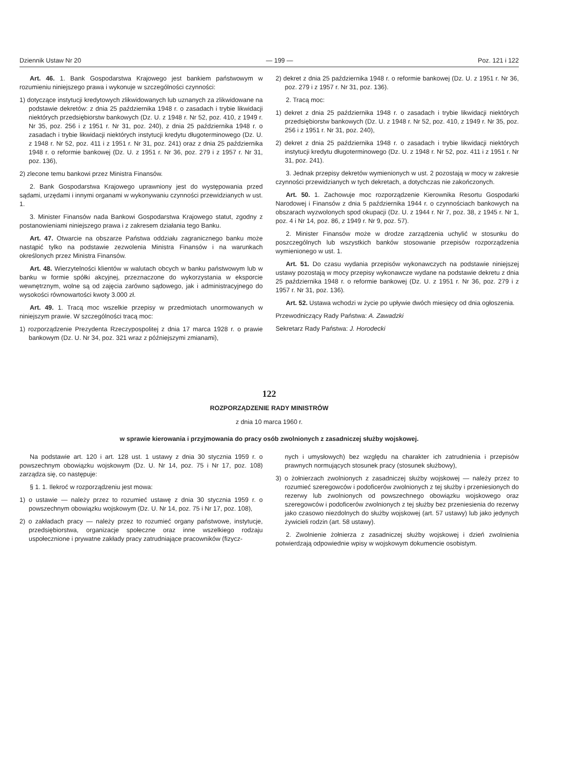Dziennik Ustaw Nr 20 — 199 — Poz. 121 i 122
Art. 46. 1. Bank Gospodarstwa Krajowego jest bankiem państwowym w rozumieniu niniejszego prawa i wykonuje w szczególności czynności:
1) dotyczące instytucji kredytowych zlikwidowanych lub uznanych za zlikwidowane na podstawie dekretów: z dnia 25 października 1948 r. o zasadach i trybie likwidacji niektórych przedsiębiorstw bankowych (Dz. U. z 1948 r. Nr 52, poz. 410, z 1949 r. Nr 35, poz. 256 i z 1951 r. Nr 31, poz. 240), z dnia 25 października 1948 r. o zasadach i trybie likwidacji niektórych instytucji kredytu długoterminowego (Dz. U. z 1948 r. Nr 52, poz. 411 i z 1951 r. Nr 31, poz. 241) oraz z dnia 25 października 1948 r. o reformie bankowej (Dz. U. z 1951 r. Nr 36, poz. 279 i z 1957 r. Nr 31, poz. 136),
2) zlecone temu bankowi przez Ministra Finansów.
2. Bank Gospodarstwa Krajowego uprawniony jest do występowania przed sądami, urzędami i innymi organami w wykonywaniu czynności przewidzianych w ust. 1.
3. Minister Finansów nada Bankowi Gospodarstwa Krajowego statut, zgodny z postanowieniami niniejszego prawa i z zakresem działania tego Banku.
Art. 47. Otwarcie na obszarze Państwa oddziału zagranicznego banku może nastąpić tylko na podstawie zezwolenia Ministra Finansów i na warunkach określonych przez Ministra Finansów.
Art. 48. Wierzytelności klientów w walutach obcych w banku państwowym lub w banku w formie spółki akcyjnej, przeznaczone do wykorzystania w eksporcie wewnętrznym, wolne są od zajęcia zarówno sądowego, jak i administracyjnego do wysokości równowartości kwoty 3.000 zł.
Art. 49. 1. Tracą moc wszelkie przepisy w przedmiotach unormowanych w niniejszym prawie. W szczególności tracą moc:
1) rozporządzenie Prezydenta Rzeczypospolitej z dnia 17 marca 1928 r. o prawie bankowym (Dz. U. Nr 34, poz. 321 wraz z późniejszymi zmianami),
2) dekret z dnia 25 października 1948 r. o reformie bankowej (Dz. U. z 1951 r. Nr 36, poz. 279 i z 1957 r. Nr 31, poz. 136).
2. Tracą moc:
1) dekret z dnia 25 października 1948 r. o zasadach i trybie likwidacji niektórych przedsiębiorstw bankowych (Dz. U. z 1948 r. Nr 52, poz. 410, z 1949 r. Nr 35, poz. 256 i z 1951 r. Nr 31, poz. 240),
2) dekret z dnia 25 października 1948 r. o zasadach i trybie likwidacji niektórych instytucji kredytu długoterminowego (Dz. U. z 1948 r. Nr 52, poz. 411 i z 1951 r. Nr 31, poz. 241).
3. Jednak przepisy dekretów wymienionych w ust. 2 pozostają w mocy w zakresie czynności przewidzianych w tych dekretach, a dotychczas nie zakończonych.
Art. 50. 1. Zachowuje moc rozporządzenie Kierownika Resortu Gospodarki Narodowej i Finansów z dnia 5 października 1944 r. o czynnościach bankowych na obszarach wyzwolonych spod okupacji (Dz. U. z 1944 r. Nr 7, poz. 38, z 1945 r. Nr 1, poz. 4 i Nr 14, poz. 86, z 1949 r. Nr 9, poz. 57).
2. Minister Finansów może w drodze zarządzenia uchylić w stosunku do poszczególnych lub wszystkich banków stosowanie przepisów rozporządzenia wymienionego w ust. 1.
Art. 51. Do czasu wydania przepisów wykonawczych na podstawie niniejszej ustawy pozostają w mocy przepisy wykonawcze wydane na podstawie dekretu z dnia 25 października 1948 r. o reformie bankowej (Dz. U. z 1951 r. Nr 36, poz. 279 i z 1957 r. Nr 31, poz. 136).
Art. 52. Ustawa wchodzi w życie po upływie dwóch miesięcy od dnia ogłoszenia.
Przewodniczący Rady Państwa: A. Zawadzki
Sekretarz Rady Państwa: J. Horodecki
122
ROZPORZĄDZENIE RADY MINISTRÓW
z dnia 10 marca 1960 r.
w sprawie kierowania i przyjmowania do pracy osób zwolnionych z zasadniczej służby wojskowej.
Na podstawie art. 120 i art. 128 ust. 1 ustawy z dnia 30 stycznia 1959 r. o powszechnym obowiązku wojskowym (Dz. U. Nr 14, poz. 75 i Nr 17, poz. 108) zarządza się, co następuje:
§ 1. 1. Ilekroć w rozporządzeniu jest mowa:
1) o ustawie — należy przez to rozumieć ustawę z dnia 30 stycznia 1959 r. o powszechnym obowiązku wojskowym (Dz. U. Nr 14, poz. 75 i Nr 17, poz. 108),
2) o zakładach pracy — należy przez to rozumieć organy państwowe, instytucje, przedsiębiorstwa, organizacje społeczne oraz inne wszelkiego rodzaju uspołecznione i prywatne zakłady pracy zatrudniające pracowników (fizycz-
nych i umysłowych) bez względu na charakter ich zatrudnienia i przepisów prawnych normujących stosunek pracy (stosunek służbowy),
3) o żołnierzach zwolnionych z zasadniczej służby wojskowej — należy przez to rozumieć szeregowców i podoficerów zwolnionych z tej służby i przeniesionych do rezerwy lub zwolnionych od powszechnego obowiązku wojskowego oraz szeregowców i podoficerów zwolnionych z tej służby bez przeniesienia do rezerwy jako czasowo niezdolnych do służby wojskowej (art. 57 ustawy) lub jako jedynych żywicieli rodzin (art. 58 ustawy).
2. Zwolnienie żołnierza z zasadniczej służby wojskowej i dzień zwolnienia potwierdzają odpowiednie wpisy w wojskowym dokumencie osobistym.